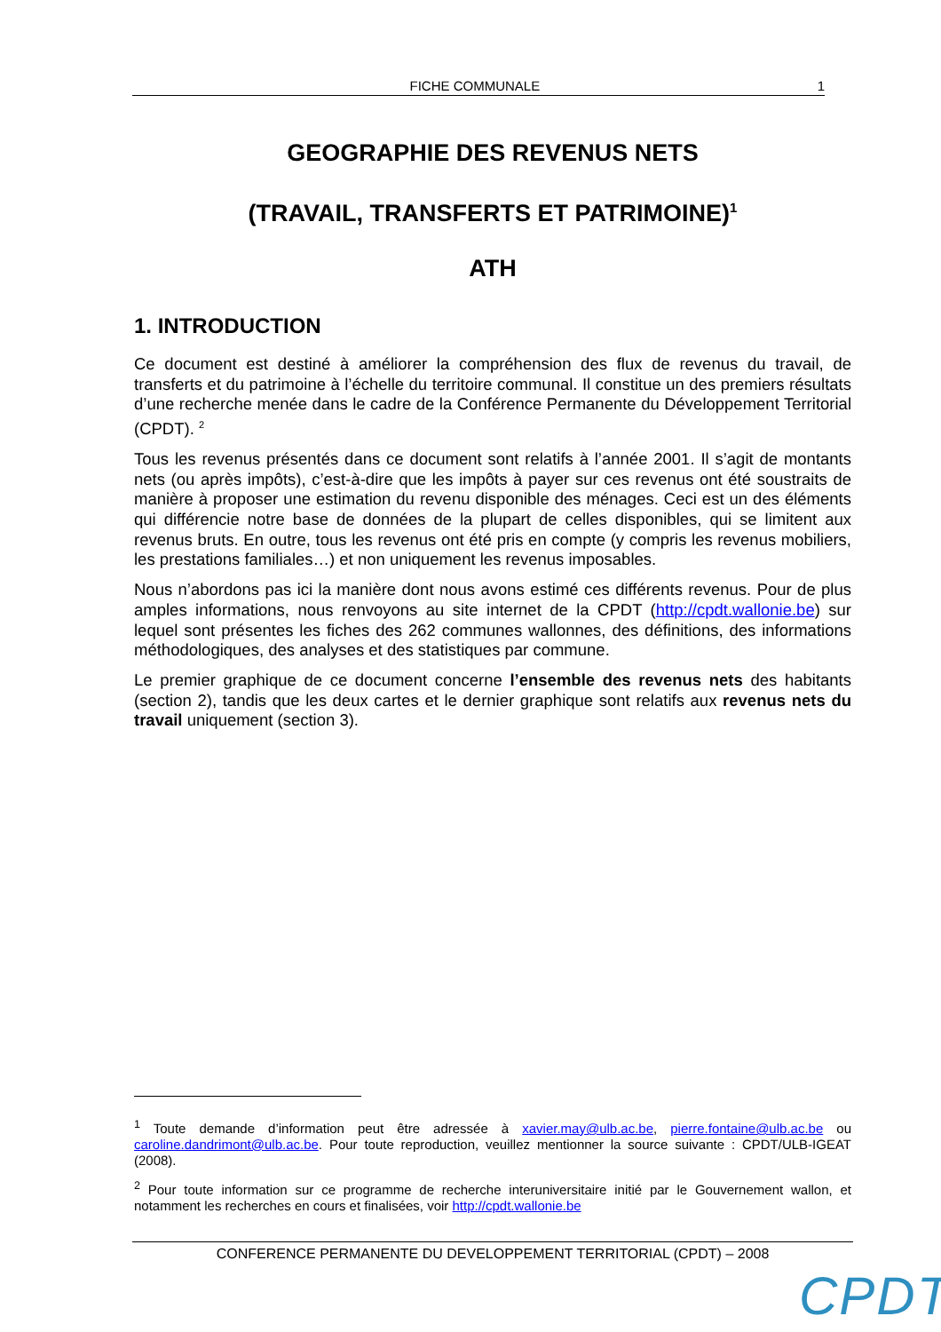FICHE COMMUNALE 1
GEOGRAPHIE DES REVENUS NETS
(TRAVAIL, TRANSFERTS ET PATRIMOINE)<sup>1</sup>
ATH
1. INTRODUCTION
Ce document est destiné à améliorer la compréhension des flux de revenus du travail, de transferts et du patrimoine à l’échelle du territoire communal. Il constitue un des premiers résultats d’une recherche menée dans le cadre de la Conférence Permanente du Développement Territorial (CPDT). <sup>2</sup>
Tous les revenus présentés dans ce document sont relatifs à l’année 2001. Il s’agit de montants nets (ou après impôts), c’est-à-dire que les impôts à payer sur ces revenus ont été soustraits de manière à proposer une estimation du revenu disponible des ménages. Ceci est un des éléments qui différencie notre base de données de la plupart de celles disponibles, qui se limitent aux revenus bruts. En outre, tous les revenus ont été pris en compte (y compris les revenus mobiliers, les prestations familiales…) et non uniquement les revenus imposables.
Nous n’abordons pas ici la manière dont nous avons estimé ces différents revenus. Pour de plus amples informations, nous renvoyons au site internet de la CPDT (http://cpdt.wallonie.be) sur lequel sont présentes les fiches des 262 communes wallonnes, des définitions, des informations méthodologiques, des analyses et des statistiques par commune.
Le premier graphique de ce document concerne l’ensemble des revenus nets des habitants (section 2), tandis que les deux cartes et le dernier graphique sont relatifs aux revenus nets du travail uniquement (section 3).
<sup>1</sup> Toute demande d’information peut être adressée à xavier.may@ulb.ac.be, pierre.fontaine@ulb.ac.be ou caroline.dandrimont@ulb.ac.be. Pour toute reproduction, veuillez mentionner la source suivante : CPDT/ULB-IGEAT (2008).
<sup>2</sup> Pour toute information sur ce programme de recherche interuniversitaire initié par le Gouvernement wallon, et notamment les recherches en cours et finalisées, voir http://cpdt.wallonie.be
CONFERENCE PERMANENTE DU DEVELOPPEMENT TERRITORIAL (CPDT) – 2008
CPDT